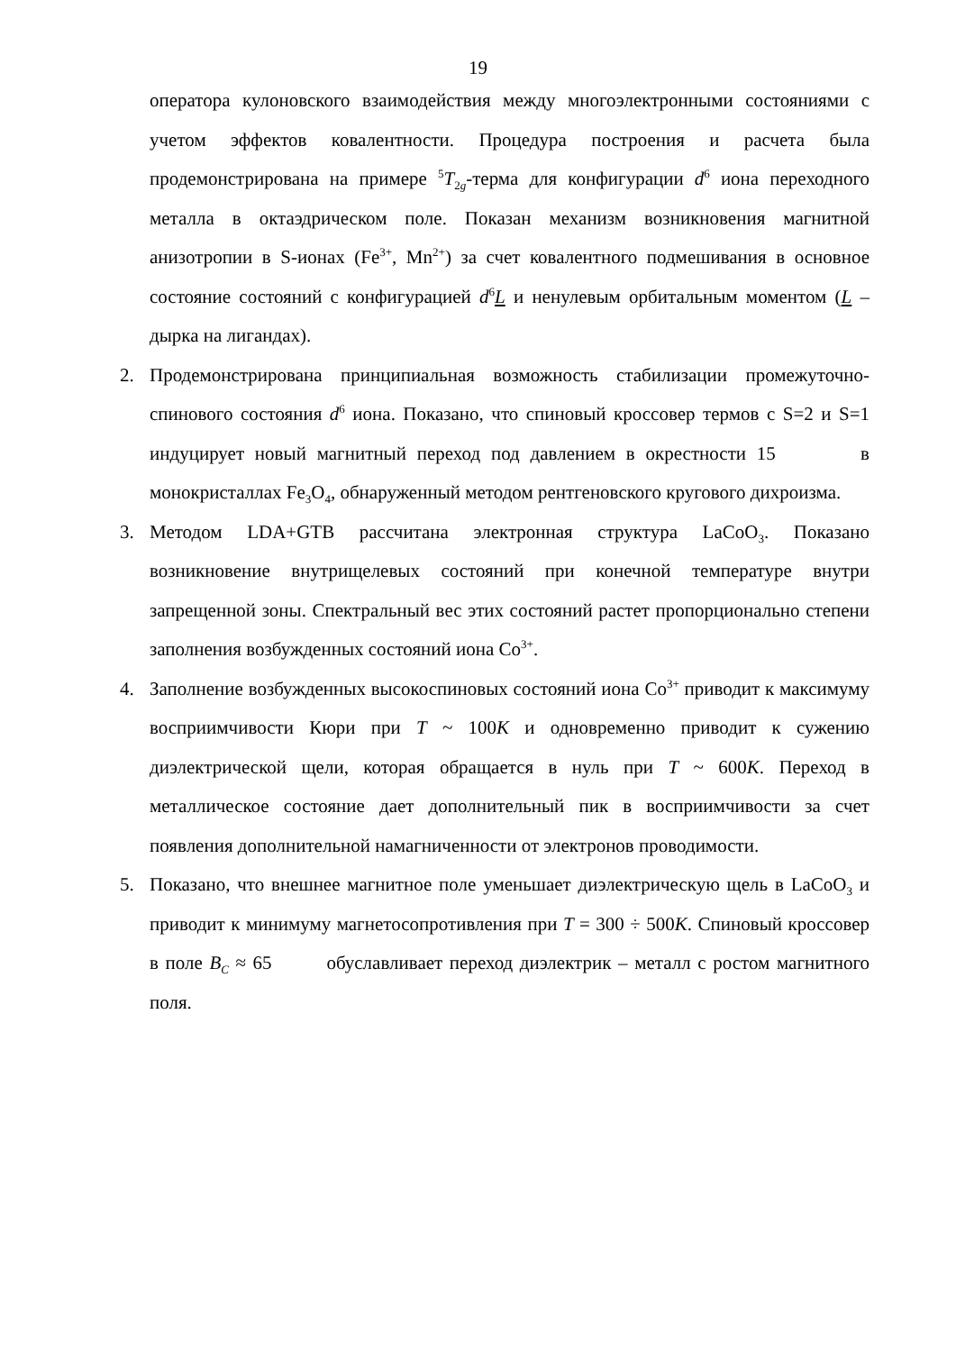19
оператора кулоновского взаимодействия между многоэлектронными состояниями с учетом эффектов ковалентности. Процедура построения и расчета была продемонстрирована на примере <sup>5</sup>T<sub>2g</sub>-терма для конфигурации d<sup>6</sup> иона переходного металла в октаэдрическом поле. Показан механизм возникновения магнитной анизотропии в S-ионах (Fe<sup>3+</sup>, Mn<sup>2+</sup>) за счет ковалентного подмешивания в основное состояние состояний с конфигурацией d<sup>6</sup>L и ненулевым орбитальным моментом (L – дырка на лигандах).
2. Продемонстрирована принципиальная возможность стабилизации промежуточно-спинового состояния d<sup>6</sup> иона. Показано, что спиновый кроссовер термов с S=2 и S=1 индуцирует новый магнитный переход под давлением в окрестности 15 в монокристаллах Fe<sub>3</sub>O<sub>4</sub>, обнаруженный методом рентгеновского кругового дихроизма.
3. Методом LDA+GTB рассчитана электронная структура LaCoO<sub>3</sub>. Показано возникновение внутрищелевых состояний при конечной температуре внутри запрещенной зоны. Спектральный вес этих состояний растет пропорционально степени заполнения возбужденных состояний иона Co<sup>3+</sup>.
4. Заполнение возбужденных высокоспиновых состояний иона Co<sup>3+</sup> приводит к максимуму восприимчивости Кюри при T ~ 100K и одновременно приводит к сужению диэлектрической щели, которая обращается в нуль при T ~ 600K. Переход в металлическое состояние дает дополнительный пик в восприимчивости за счет появления дополнительной намагниченности от электронов проводимости.
5. Показано, что внешнее магнитное поле уменьшает диэлектрическую щель в LaCoO<sub>3</sub> и приводит к минимуму магнетосопротивления при T = 300 ÷ 500K. Спиновый кроссовер в поле B<sub>C</sub> ≈ 65 обуславливает переход диэлектрик – металл с ростом магнитного поля.